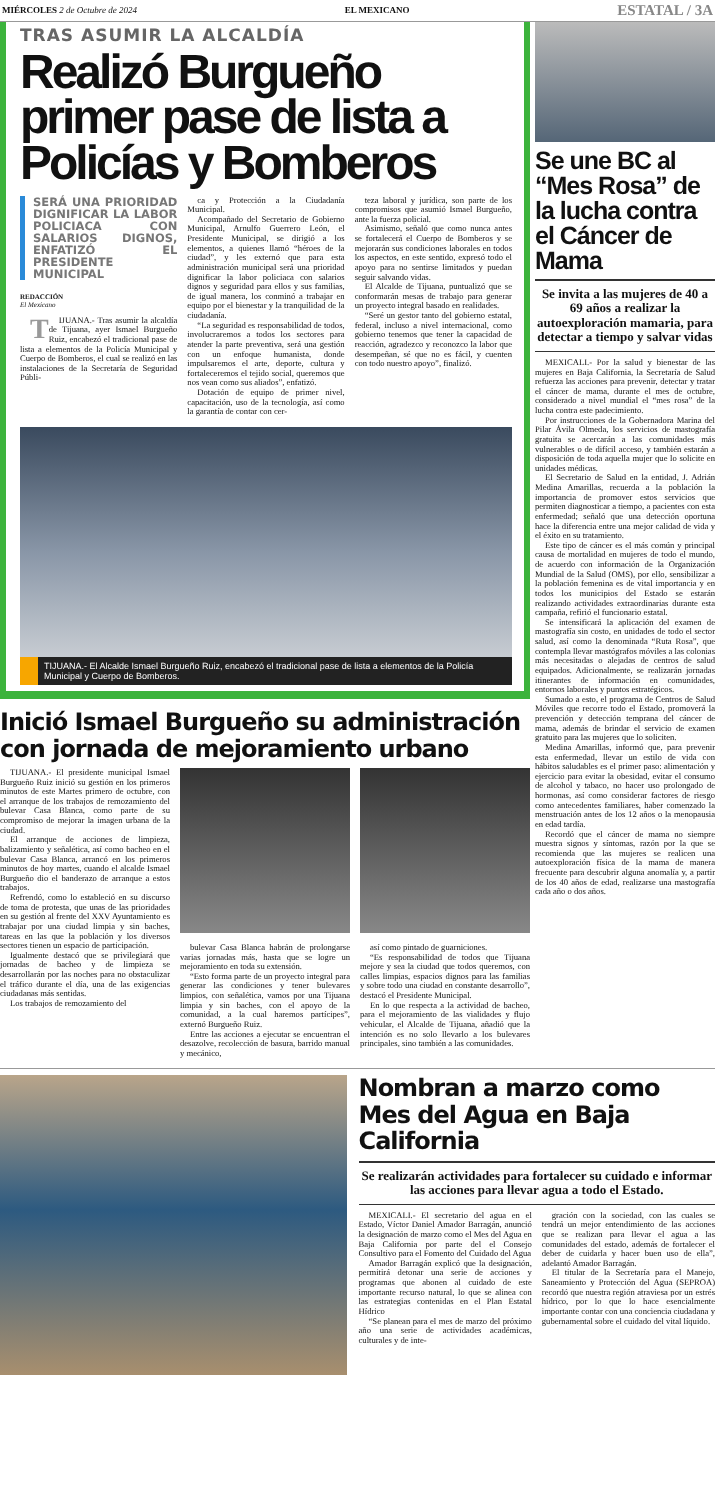MIÉRCOLES 2 de Octubre de 2024 EL MEXICANO ESTATAL / 3A
TRAS ASUMIR LA ALCALDÍA
Realizó Burgueño primer pase de lista a Policías y Bomberos
SERÁ UNA PRIORIDAD DIGNIFICAR LA LABOR POLICIACA CON SALARIOS DIGNOS, ENFATIZÓ EL PRESIDENTE MUNICIPAL
REDACCIÓN
El Mexicano
TIJUANA.- Tras asumir la alcaldía de Tijuana, ayer Ismael Burgueño Ruiz, encabezó el tradicional pase de lista a elementos de la Policía Municipal y Cuerpo de Bomberos, el cual se realizó en las instalaciones de la Secretaría de Seguridad Públi-
ca y Protección a la Ciudadanía Municipal.
Acompañado del Secretario de Gobierno Municipal, Arnulfo Guerrero León, el Presidente Municipal, se dirigió a los elementos, a quienes llamó “héroes de la ciudad”, y les externó que para esta administración municipal será una prioridad dignificar la labor policiaca con salarios dignos y seguridad para ellos y sus familias, de igual manera, los conminó a trabajar en equipo por el bienestar y la tranquilidad de la ciudadanía.
“La seguridad es responsabilidad de todos, involucraremos a todos los sectores para atender la parte preventiva, será una gestión con un enfoque humanista, donde impulsaremos el arte, deporte, cultura y fortaleceremos el tejido social, queremos que nos vean como sus aliados”, enfatizó.
Dotación de equipo de primer nivel, capacitación, uso de la tecnología, así como la garantía de contar con cer-
teza laboral y jurídica, son parte de los compromisos que asumió Ismael Burgueño, ante la fuerza policial.
Asimismo, señaló que como nunca antes se fortalecerá el Cuerpo de Bomberos y se mejorarán sus condiciones laborales en todos los aspectos, en este sentido, expresó todo el apoyo para no sentirse limitados y puedan seguir salvando vidas.
El Alcalde de Tijuana, puntualizó que se conformarán mesas de trabajo para generar un proyecto integral basado en realidades.
“Seré un gestor tanto del gobierno estatal, federal, incluso a nivel internacional, como gobierno tenemos que tener la capacidad de reacción, agradezco y reconozco la labor que desempeñan, sé que no es fácil, y cuenten con todo nuestro apoyo”, finalizó.
TIJUANA.- El Alcalde Ismael Burgueño Ruiz, encabezó el tradicional pase de lista a elementos de la Policía Municipal y Cuerpo de Bomberos.
Inició Ismael Burgueño su administración con jornada de mejoramiento urbano
TIJUANA.- El presidente municipal Ismael Burgueño Ruiz inició su gestión en los primeros minutos de este Martes primero de octubre, con el arranque de los trabajos de remozamiento del bulevar Casa Blanca, como parte de su compromiso de mejorar la imagen urbana de la ciudad.
El arranque de acciones de limpieza, balizamiento y señalética, así como bacheo en el bulevar Casa Blanca, arrancó en los primeros minutos de hoy martes, cuando el alcalde Ismael Burgueño dio el banderazo de arranque a estos trabajos.
Refrendó, como lo estableció en su discurso de toma de protesta, que unas de las prioridades en su gestión al frente del XXV Ayuntamiento es trabajar por una ciudad limpia y sin baches, tareas en las que la población y los diversos sectores tienen un espacio de participación.
Igualmente destacó que se privilegiará que jornadas de bacheo y de limpieza se desarrollarán por las noches para no obstaculizar el tráfico durante el día, una de las exigencias ciudadanas más sentidas.
Los trabajos de remozamiento del
bulevar Casa Blanca habrán de prolongarse varias jornadas más, hasta que se logre un mejoramiento en toda su extensión.
“Esto forma parte de un proyecto integral para generar las condiciones y tener bulevares limpios, con señalética, vamos por una Tijuana limpia y sin baches, con el apoyo de la comunidad, a la cual haremos partícipes”, externó Burgueño Ruiz.
Entre las acciones a ejecutar se encuentran el desazolve, recolección de basura, barrido manual y mecánico,
así como pintado de guarniciones.
“Es responsabilidad de todos que Tijuana mejore y sea la ciudad que todos queremos, con calles limpias, espacios dignos para las familias y sobre todo una ciudad en constante desarrollo”, destacó el Presidente Municipal.
En lo que respecta a la actividad de bacheo, para el mejoramiento de las vialidades y flujo vehicular, el Alcalde de Tijuana, añadió que la intención es no solo llevarlo a los bulevares principales, sino también a las comunidades.
Se une BC al “Mes Rosa” de la lucha contra el Cáncer de Mama
Se invita a las mujeres de 40 a 69 años a realizar la autoexploración mamaria, para detectar a tiempo y salvar vidas
MEXICALI.- Por la salud y bienestar de las mujeres en Baja California, la Secretaría de Salud refuerza las acciones para prevenir, detectar y tratar el cáncer de mama, durante el mes de octubre, considerado a nivel mundial el “mes rosa” de la lucha contra este padecimiento.
Por instrucciones de la Gobernadora Marina del Pilar Ávila Olmeda, los servicios de mastografía gratuita se acercarán a las comunidades más vulnerables o de difícil acceso, y también estarán a disposición de toda aquella mujer que lo solicite en unidades médicas.
El Secretario de Salud en la entidad, J. Adrián Medina Amarillas, recuerda a la población la importancia de promover estos servicios que permiten diagnosticar a tiempo, a pacientes con esta enfermedad; señaló que una detección oportuna hace la diferencia entre una mejor calidad de vida y el éxito en su tratamiento.
Este tipo de cáncer es el más común y principal causa de mortalidad en mujeres de todo el mundo, de acuerdo con información de la Organización Mundial de la Salud (OMS), por ello, sensibilizar a la población femenina es de vital importancia y en todos los municipios del Estado se estarán realizando actividades extraordinarias durante esta campaña, refirió el funcionario estatal.
Se intensificará la aplicación del examen de mastografía sin costo, en unidades de todo el sector salud, así como la denominada “Ruta Rosa”, que contempla llevar mastógrafos móviles a las colonias más necesitadas o alejadas de centros de salud equipados. Adicionalmente, se realizarán jornadas itinerantes de información en comunidades, entornos laborales y puntos estratégicos.
Sumado a esto, el programa de Centros de Salud Móviles que recorre todo el Estado, promoverá la prevención y detección temprana del cáncer de mama, además de brindar el servicio de examen gratuito para las mujeres que lo soliciten.
Medina Amarillas, informó que, para prevenir esta enfermedad, llevar un estilo de vida con hábitos saludables es el primer paso: alimentación y ejercicio para evitar la obesidad, evitar el consumo de alcohol y tabaco, no hacer uso prolongado de hormonas, así como considerar factores de riesgo como antecedentes familiares, haber comenzado la menstruación antes de los 12 años o la menopausia en edad tardía.
Recordó que el cáncer de mama no siempre muestra signos y síntomas, razón por la que se recomienda que las mujeres se realicen una autoexploración física de la mama de manera frecuente para descubrir alguna anomalía y, a partir de los 40 años de edad, realizarse una mastografía cada año o dos años.
Nombran a marzo como Mes del Agua en Baja California
Se realizarán actividades para fortalecer su cuidado e informar las acciones para llevar agua a todo el Estado.
MEXICALI.- El secretario del agua en el Estado, Víctor Daniel Amador Barragán, anunció la designación de marzo como el Mes del Agua en Baja California por parte del el Consejo Consultivo para el Fomento del Cuidado del Agua
Amador Barragán explicó que la designación, permitirá detonar una serie de acciones y programas que abonen al cuidado de este importante recurso natural, lo que se alinea con las estrategias contenidas en el Plan Estatal Hídrico
“Se planean para el mes de marzo del próximo año una serie de actividades académicas, culturales y de inte-
gración con la sociedad, con las cuales se tendrá un mejor entendimiento de las acciones que se realizan para llevar el agua a las comunidades del estado, además de fortalecer el deber de cuidarla y hacer buen uso de ella”, adelantó Amador Barragán.
El titular de la Secretaría para el Manejo, Saneamiento y Protección del Agua (SEPROA) recordó que nuestra región atraviesa por un estrés hídrico, por lo que lo hace esencialmente importante contar con una conciencia ciudadana y gubernamental sobre el cuidado del vital líquido.